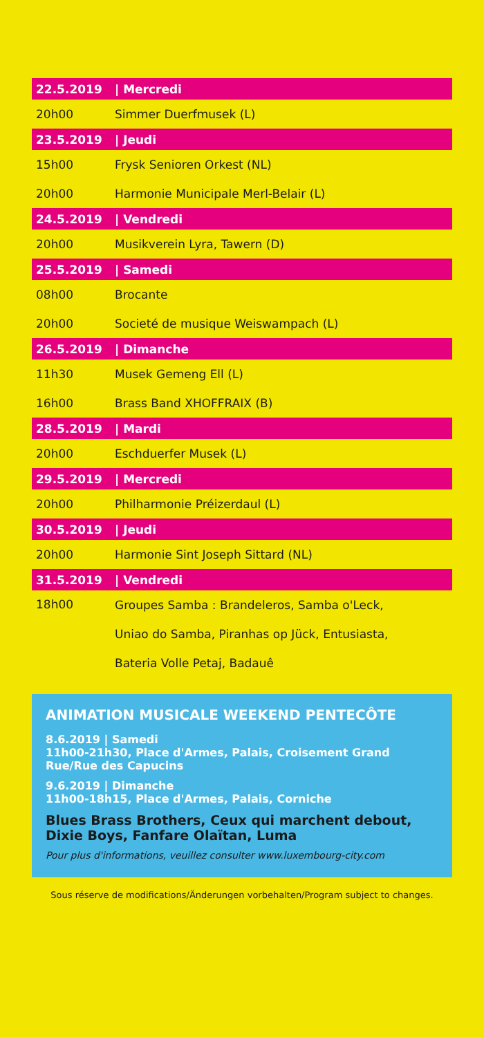| 22.5.2019 | / Mercredi |
| --- | --- |
| 20h00 | Simmer Duerfmusek (L) |
| 23.5.2019 | / Jeudi |
| 15h00 | Frysk Senioren Orkest (NL) |
| 20h00 | Harmonie Municipale Merl-Belair (L) |
| 24.5.2019 | / Vendredi |
| 20h00 | Musikverein Lyra, Tawern (D) |
| 25.5.2019 | / Samedi |
| 08h00 | Brocante |
| 20h00 | Societé de musique Weiswampach (L) |
| 26.5.2019 | / Dimanche |
| 11h30 | Musek Gemeng Ell (L) |
| 16h00 | Brass Band XHOFFRAIX (B) |
| 28.5.2019 | / Mardi |
| 20h00 | Eschduerfer Musek (L) |
| 29.5.2019 | / Mercredi |
| 20h00 | Philharmonie Préizerdaul (L) |
| 30.5.2019 | / Jeudi |
| 20h00 | Harmonie Sint Joseph Sittard (NL) |
| 31.5.2019 | / Vendredi |
| 18h00 | Groupes Samba : Brandeleros, Samba o'Leck, Uniao do Samba, Piranhas op Jück, Entusiasta, Bateria Volle Petaj, Badauê |
ANIMATION MUSICALE WEEKEND PENTECÔTE
8.6.2019 | Samedi
11h00-21h30, Place d'Armes, Palais, Croisement Grand Rue/Rue des Capucins
9.6.2019 | Dimanche
11h00-18h15, Place d'Armes, Palais, Corniche
Blues Brass Brothers, Ceux qui marchent debout, Dixie Boys, Fanfare Olaïtan, Luma
Pour plus d'informations, veuillez consulter www.luxembourg-city.com
Sous réserve de modifications/Änderungen vorbehalten/Program subject to changes.